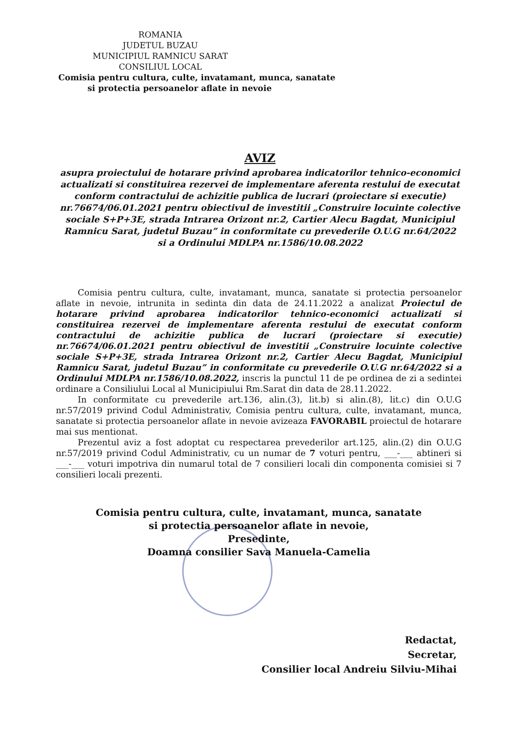ROMANIA
JUDETUL BUZAU
MUNICIPIUL RAMNICU SARAT
CONSILIUL LOCAL
Comisia pentru cultura, culte, invatamant, munca, sanatate
si protectia persoanelor aflate in nevoie
AVIZ
asupra proiectului de hotarare privind aprobarea indicatorilor tehnico-economici actualizati si constituirea rezervei de implementare aferenta restului de executat conform contractului de achizitie publica de lucrari (proiectare si executie) nr.76674/06.01.2021 pentru obiectivul de investitii „Construire locuinte colective sociale S+P+3E, strada Intrarea Orizont nr.2, Cartier Alecu Bagdat, Municipiul Ramnicu Sarat, judetul Buzau” in conformitate cu prevederile O.U.G nr.64/2022 si a Ordinului MDLPA nr.1586/10.08.2022
Comisia pentru cultura, culte, invatamant, munca, sanatate si protectia persoanelor aflate in nevoie, intrunita in sedinta din data de 24.11.2022 a analizat Proiectul de hotarare privind aprobarea indicatorilor tehnico-economici actualizati si constituirea rezervei de implementare aferenta restului de executat conform contractului de achizitie publica de lucrari (proiectare si executie) nr.76674/06.01.2021 pentru obiectivul de investitii „Construire locuinte colective sociale S+P+3E, strada Intrarea Orizont nr.2, Cartier Alecu Bagdat, Municipiul Ramnicu Sarat, judetul Buzau” in conformitate cu prevederile O.U.G nr.64/2022 si a Ordinului MDLPA nr.1586/10.08.2022, inscris la punctul 11 de pe ordinea de zi a sedintei ordinare a Consiliului Local al Municipiului Rm.Sarat din data de 28.11.2022.
In conformitate cu prevederile art.136, alin.(3), lit.b) si alin.(8), lit.c) din O.U.G nr.57/2019 privind Codul Administrativ, Comisia pentru cultura, culte, invatamant, munca, sanatate si protectia persoanelor aflate in nevoie avizeaza FAVORABIL proiectul de hotarare mai sus mentionat.
Prezentul aviz a fost adoptat cu respectarea prevederilor art.125, alin.(2) din O.U.G nr.57/2019 privind Codul Administrativ, cu un numar de 7 voturi pentru, ___-___ abtineri si ___-___ voturi impotriva din numarul total de 7 consilieri locali din componenta comisiei si 7 consilieri locali prezenti.
Comisia pentru cultura, culte, invatamant, munca, sanatate
si protectia persoanelor aflate in nevoie,
Presedinte,
Doamna consilier Sava Manuela-Camelia
Redactat,
Secretar,
Consilier local Andreiu Silviu-Mihai